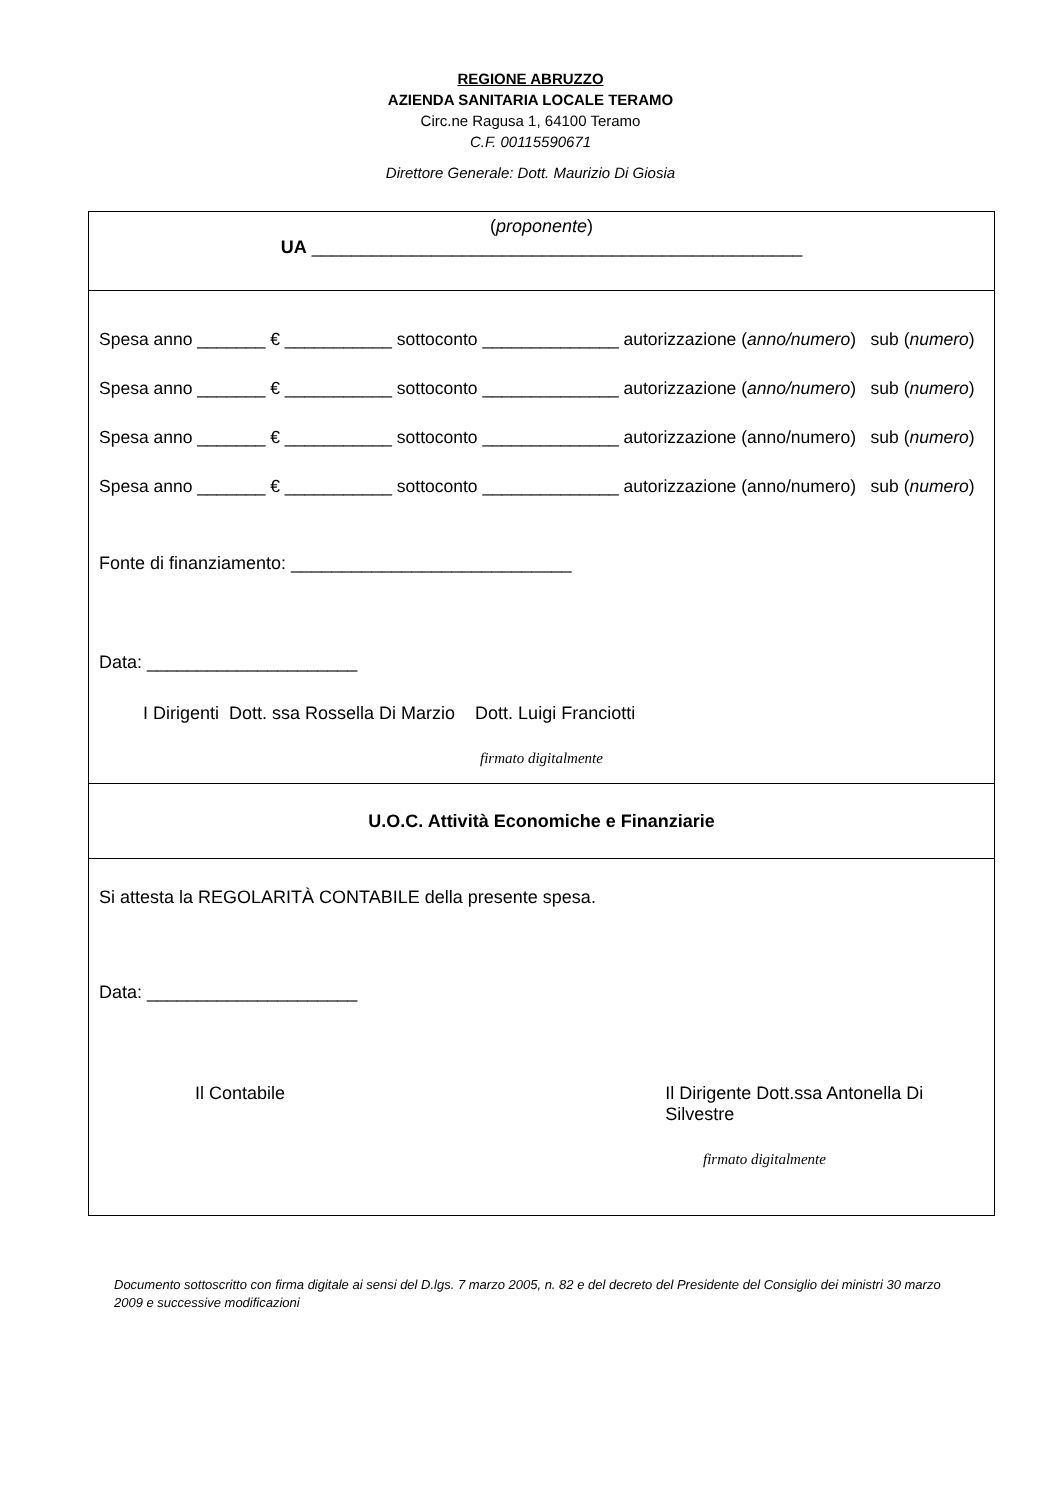REGIONE ABRUZZO
AZIENDA SANITARIA LOCALE TERAMO
Circ.ne Ragusa 1, 64100 Teramo
C.F. 00115590671
Direttore Generale: Dott. Maurizio Di Giosia
(proponente)
UA _________________________________________________
Spesa anno _______ € ___________ sottoconto ______________ autorizzazione (anno/numero) sub (numero)
Spesa anno _______ € ___________ sottoconto ______________ autorizzazione (anno/numero) sub (numero)
Spesa anno _______ € ___________ sottoconto ______________ autorizzazione (anno/numero) sub (numero)
Spesa anno _______ € ___________ sottoconto ______________ autorizzazione (anno/numero) sub (numero)
Fonte di finanziamento: ____________________________
Data: _____________________
I Dirigenti Dott. ssa Rossella Di Marzio Dott. Luigi Franciotti
firmato digitalmente
U.O.C. Attività Economiche e Finanziarie
Si attesta la REGOLARITÀ CONTABILE della presente spesa.
Data: _____________________
Il Contabile Il Dirigente Dott.ssa Antonella Di Silvestre
firmato digitalmente
Documento sottoscritto con firma digitale ai sensi del D.lgs. 7 marzo 2005, n. 82 e del decreto del Presidente del Consiglio dei ministri 30 marzo 2009 e successive modificazioni